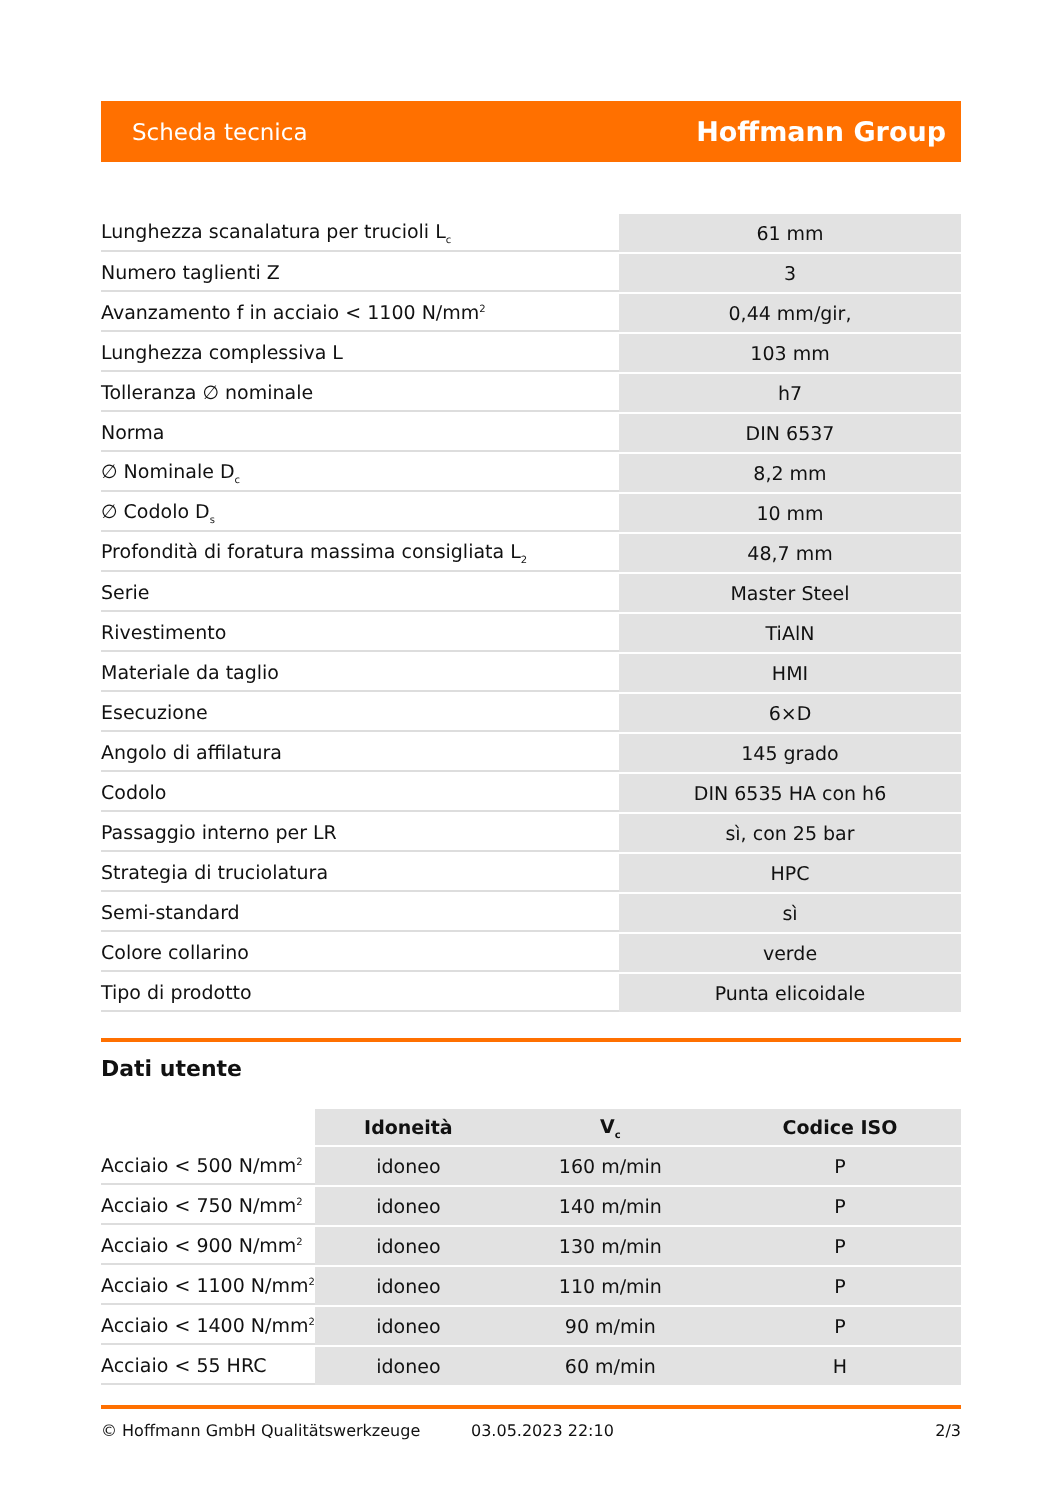Scheda tecnica Hoffmann Group
| Lunghezza scanalatura per trucioli L<sub>c</sub> | 61 mm |
| Numero taglienti Z | 3 |
| Avanzamento f in acciaio < 1100 N/mm<sup>2</sup> | 0,44 mm/gir, |
| Lunghezza complessiva L | 103 mm |
| Tolleranza ∅ nominale | h7 |
| Norma | DIN 6537 |
| ∅ Nominale D<sub>c</sub> | 8,2 mm |
| ∅ Codolo D<sub>s</sub> | 10 mm |
| Profondità di foratura massima consigliata L<sub>2</sub> | 48,7 mm |
| Serie | Master Steel |
| Rivestimento | TiAlN |
| Materiale da taglio | HMI |
| Esecuzione | 6×D |
| Angolo di affilatura | 145 grado |
| Codolo | DIN 6535 HA con h6 |
| Passaggio interno per LR | sì, con 25 bar |
| Strategia di truciolatura | HPC |
| Semi-standard | sì |
| Colore collarino | verde |
| Tipo di prodotto | Punta elicoidale |
Dati utente
| | Idoneità | V<sub>c</sub> | Codice ISO |
| --- | --- | --- | --- |
| Acciaio < 500 N/mm<sup>2</sup> | idoneo | 160 m/min | P |
| Acciaio < 750 N/mm<sup>2</sup> | idoneo | 140 m/min | P |
| Acciaio < 900 N/mm<sup>2</sup> | idoneo | 130 m/min | P |
| Acciaio < 1100 N/mm<sup>2</sup> | idoneo | 110 m/min | P |
| Acciaio < 1400 N/mm<sup>2</sup> | idoneo | 90 m/min | P |
| Acciaio < 55 HRC | idoneo | 60 m/min | H |
© Hoffmann GmbH Qualitätswerkzeuge 03.05.2023 22:10 2/3